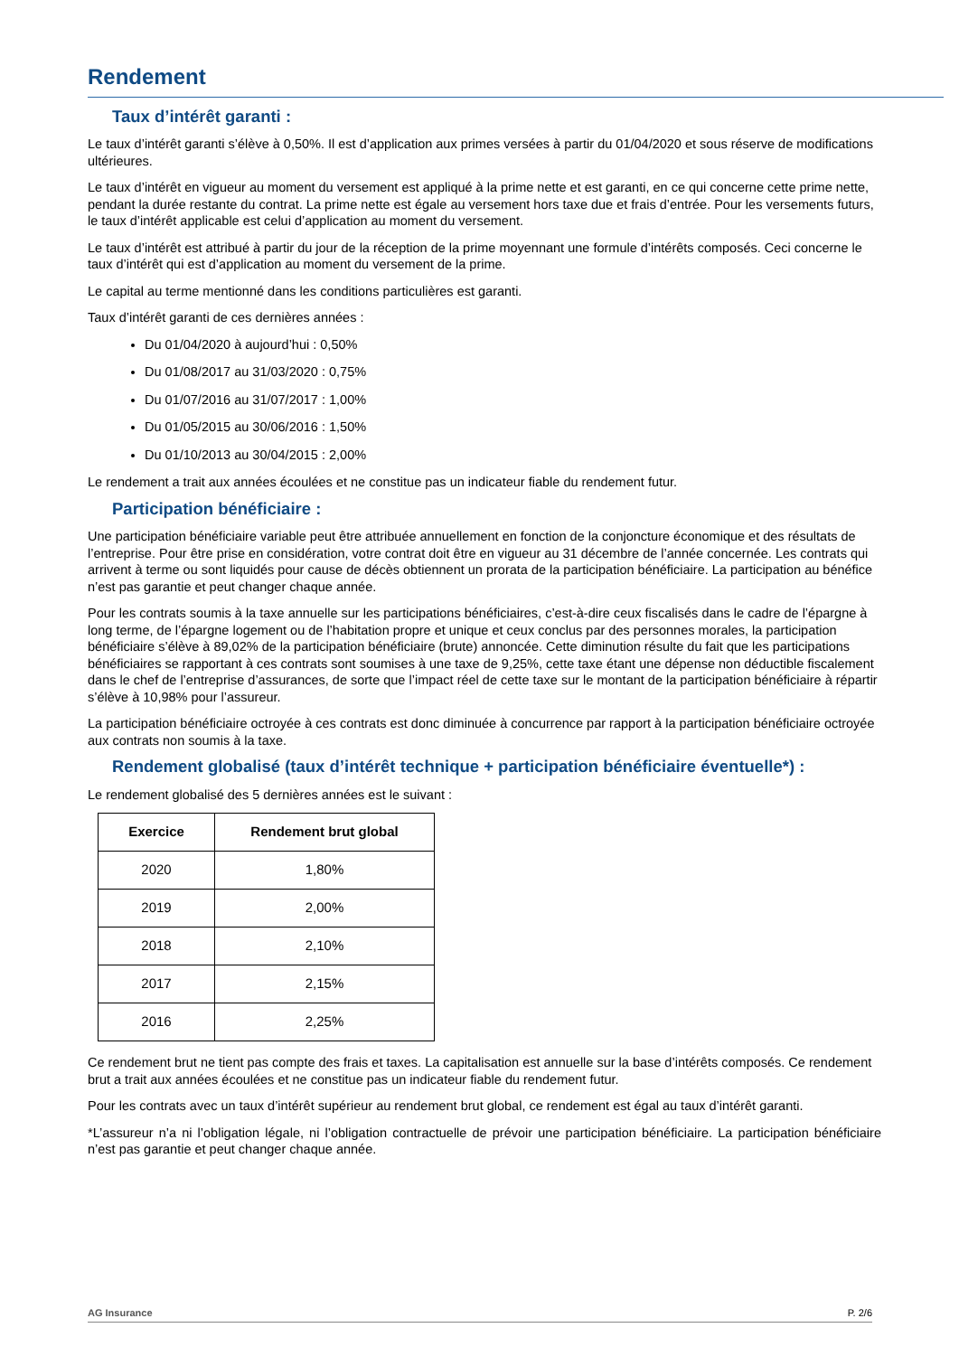Rendement
Taux d’intérêt garanti :
Le taux d’intérêt garanti s’élève à 0,50%. Il est d’application aux primes versées à partir du 01/04/2020 et sous réserve de modifications ultérieures.
Le taux d’intérêt en vigueur au moment du versement est appliqué à la prime nette et est garanti, en ce qui concerne cette prime nette, pendant la durée restante du contrat. La prime nette est égale au versement hors taxe due et frais d’entrée. Pour les versements futurs, le taux d’intérêt applicable est celui d’application au moment du versement.
Le taux d’intérêt est attribué à partir du jour de la réception de la prime moyennant une formule d’intérêts composés. Ceci concerne le taux d’intérêt qui est d’application au moment du versement de la prime.
Le capital au terme mentionné dans les conditions particulières est garanti.
Taux d’intérêt garanti de ces dernières années :
Du 01/04/2020 à aujourd’hui : 0,50%
Du 01/08/2017 au 31/03/2020 : 0,75%
Du 01/07/2016 au 31/07/2017 : 1,00%
Du 01/05/2015 au 30/06/2016 : 1,50%
Du 01/10/2013 au 30/04/2015 : 2,00%
Le rendement a trait aux années écoulées et ne constitue pas un indicateur fiable du rendement futur.
Participation bénéficiaire :
Une participation bénéficiaire variable peut être attribuée annuellement en fonction de la conjoncture économique et des résultats de l’entreprise. Pour être prise en considération, votre contrat doit être en vigueur au 31 décembre de l’année concernée. Les contrats qui arrivent à terme ou sont liquidés pour cause de décès obtiennent un prorata de la participation bénéficiaire. La participation au bénéfice n’est pas garantie et peut changer chaque année.
Pour les contrats soumis à la taxe annuelle sur les participations bénéficiaires, c’est-à-dire ceux fiscalisés dans le cadre de l’épargne à long terme, de l’épargne logement ou de l’habitation propre et unique et ceux conclus par des personnes morales, la participation bénéficiaire s’élève à 89,02% de la participation bénéficiaire (brute) annoncée. Cette diminution résulte du fait que les participations bénéficiaires se rapportant à ces contrats sont soumises à une taxe de 9,25%, cette taxe étant une dépense non déductible fiscalement dans le chef de l’entreprise d’assurances, de sorte que l’impact réel de cette taxe sur le montant de la participation bénéficiaire à répartir s’élève à 10,98% pour l’assureur.
La participation bénéficiaire octroyée à ces contrats est donc diminuée à concurrence par rapport à la participation bénéficiaire octroyée aux contrats non soumis à la taxe.
Rendement globalisé (taux d’intérêt technique + participation bénéficiaire éventuelle*) :
Le rendement globalisé des 5 dernières années est le suivant :
| Exercice | Rendement brut global |
| --- | --- |
| 2020 | 1,80% |
| 2019 | 2,00% |
| 2018 | 2,10% |
| 2017 | 2,15% |
| 2016 | 2,25% |
Ce rendement brut ne tient pas compte des frais et taxes. La capitalisation est annuelle sur la base d’intérêts composés. Ce rendement brut a trait aux années écoulées et ne constitue pas un indicateur fiable du rendement futur.
Pour les contrats avec un taux d’intérêt supérieur au rendement brut global, ce rendement est égal au taux d’intérêt garanti.
*L’assureur n’a ni l’obligation légale, ni l’obligation contractuelle de prévoir une participation bénéficiaire. La participation bénéficiaire n’est pas garantie et peut changer chaque année.
AG Insurance P. 2/6